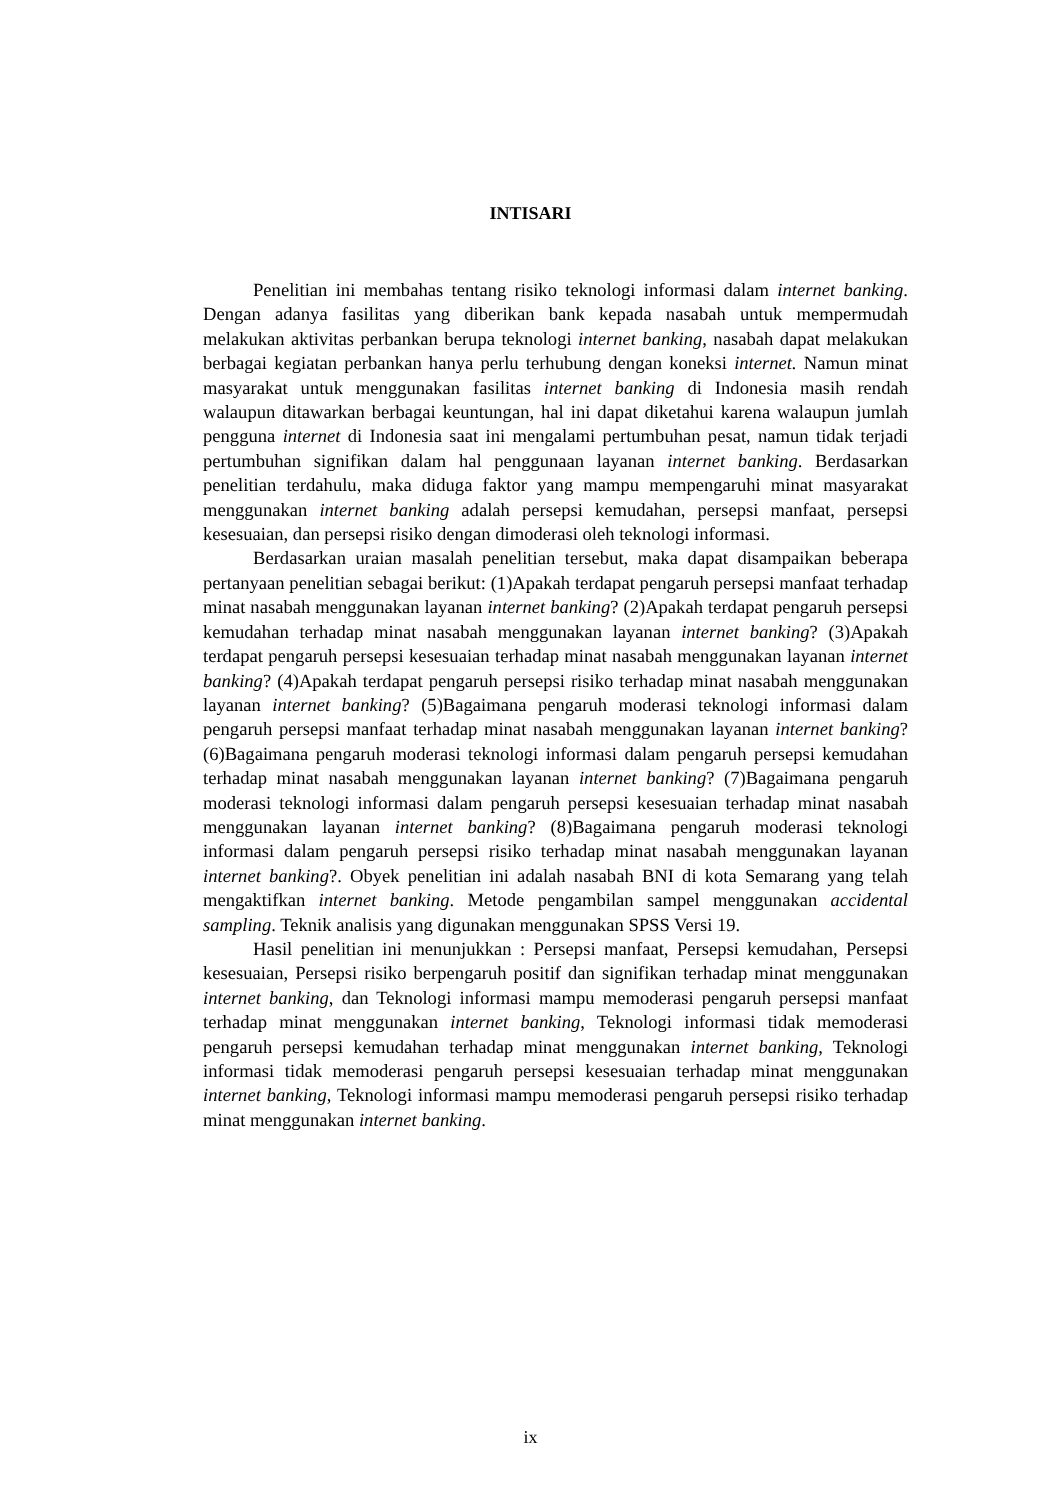INTISARI
Penelitian ini membahas tentang risiko teknologi informasi dalam internet banking. Dengan adanya fasilitas yang diberikan bank kepada nasabah untuk mempermudah melakukan aktivitas perbankan berupa teknologi internet banking, nasabah dapat melakukan berbagai kegiatan perbankan hanya perlu terhubung dengan koneksi internet. Namun minat masyarakat untuk menggunakan fasilitas internet banking di Indonesia masih rendah walaupun ditawarkan berbagai keuntungan, hal ini dapat diketahui karena walaupun jumlah pengguna internet di Indonesia saat ini mengalami pertumbuhan pesat, namun tidak terjadi pertumbuhan signifikan dalam hal penggunaan layanan internet banking. Berdasarkan penelitian terdahulu, maka diduga faktor yang mampu mempengaruhi minat masyarakat menggunakan internet banking adalah persepsi kemudahan, persepsi manfaat, persepsi kesesuaian, dan persepsi risiko dengan dimoderasi oleh teknologi informasi.
Berdasarkan uraian masalah penelitian tersebut, maka dapat disampaikan beberapa pertanyaan penelitian sebagai berikut: (1)Apakah terdapat pengaruh persepsi manfaat terhadap minat nasabah menggunakan layanan internet banking? (2)Apakah terdapat pengaruh persepsi kemudahan terhadap minat nasabah menggunakan layanan internet banking? (3)Apakah terdapat pengaruh persepsi kesesuaian terhadap minat nasabah menggunakan layanan internet banking? (4)Apakah terdapat pengaruh persepsi risiko terhadap minat nasabah menggunakan layanan internet banking? (5)Bagaimana pengaruh moderasi teknologi informasi dalam pengaruh persepsi manfaat terhadap minat nasabah menggunakan layanan internet banking? (6)Bagaimana pengaruh moderasi teknologi informasi dalam pengaruh persepsi kemudahan terhadap minat nasabah menggunakan layanan internet banking? (7)Bagaimana pengaruh moderasi teknologi informasi dalam pengaruh persepsi kesesuaian terhadap minat nasabah menggunakan layanan internet banking? (8)Bagaimana pengaruh moderasi teknologi informasi dalam pengaruh persepsi risiko terhadap minat nasabah menggunakan layanan internet banking?. Obyek penelitian ini adalah nasabah BNI di kota Semarang yang telah mengaktifkan internet banking. Metode pengambilan sampel menggunakan accidental sampling. Teknik analisis yang digunakan menggunakan SPSS Versi 19.
Hasil penelitian ini menunjukkan : Persepsi manfaat, Persepsi kemudahan, Persepsi kesesuaian, Persepsi risiko berpengaruh positif dan signifikan terhadap minat menggunakan internet banking, dan Teknologi informasi mampu memoderasi pengaruh persepsi manfaat terhadap minat menggunakan internet banking, Teknologi informasi tidak memoderasi pengaruh persepsi kemudahan terhadap minat menggunakan internet banking, Teknologi informasi tidak memoderasi pengaruh persepsi kesesuaian terhadap minat menggunakan internet banking, Teknologi informasi mampu memoderasi pengaruh persepsi risiko terhadap minat menggunakan internet banking.
ix